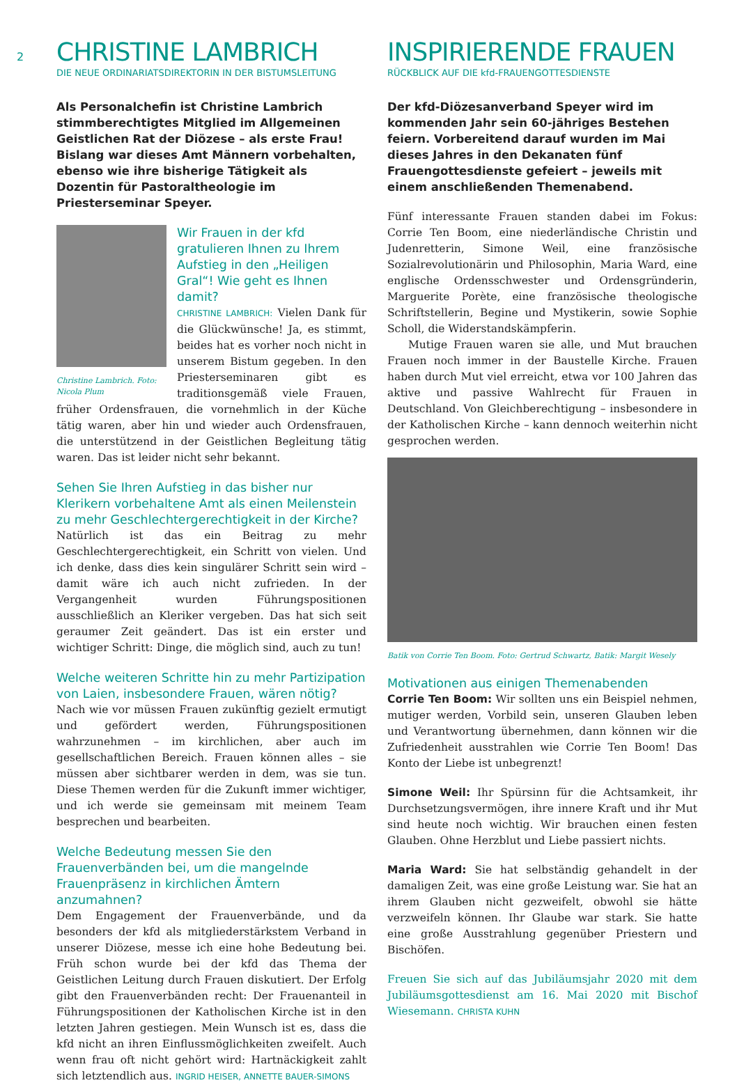2
CHRISTINE LAMBRICH
DIE NEUE ORDINARIATSDIREKTORIN IN DER BISTUMSLEITUNG
Als Personalchefin ist Christine Lambrich stimmberechtigtes Mitglied im Allgemeinen Geistlichen Rat der Diözese – als erste Frau! Bislang war dieses Amt Männern vorbehalten, ebenso wie ihre bisherige Tätigkeit als Dozentin für Pastoraltheologie im Priesterseminar Speyer.
Christine Lambrich. Foto: Nicola Plum
Wir Frauen in der kfd gratulieren Ihnen zu Ihrem Aufstieg in den „Heiligen Gral“! Wie geht es Ihnen damit?
CHRISTINE LAMBRICH: Vielen Dank für die Glückwünsche! Ja, es stimmt, beides hat es vorher noch nicht in unserem Bistum gegeben. In den Priesterseminaren gibt es traditionsgemäß viele Frauen, früher Ordensfrauen, die vornehmlich in der Küche tätig waren, aber hin und wieder auch Ordensfrauen, die unterstützend in der Geistlichen Begleitung tätig waren. Das ist leider nicht sehr bekannt.
Sehen Sie Ihren Aufstieg in das bisher nur Klerikern vorbehaltene Amt als einen Meilenstein zu mehr Geschlechtergerechtigkeit in der Kirche?
Natürlich ist das ein Beitrag zu mehr Geschlechtergerechtigkeit, ein Schritt von vielen. Und ich denke, dass dies kein singulärer Schritt sein wird – damit wäre ich auch nicht zufrieden. In der Vergangenheit wurden Führungspositionen ausschließlich an Kleriker vergeben. Das hat sich seit geraumer Zeit geändert. Das ist ein erster und wichtiger Schritt: Dinge, die möglich sind, auch zu tun!
Welche weiteren Schritte hin zu mehr Partizipation von Laien, insbesondere Frauen, wären nötig?
Nach wie vor müssen Frauen zukünftig gezielt ermutigt und gefördert werden, Führungspositionen wahrzunehmen – im kirchlichen, aber auch im gesellschaftlichen Bereich. Frauen können alles – sie müssen aber sichtbarer werden in dem, was sie tun. Diese Themen werden für die Zukunft immer wichtiger, und ich werde sie gemeinsam mit meinem Team besprechen und bearbeiten.
Welche Bedeutung messen Sie den Frauenverbänden bei, um die mangelnde Frauenpräsenz in kirchlichen Ämtern anzumahnen?
Dem Engagement der Frauenverbände, und da besonders der kfd als mitgliederstärkstem Verband in unserer Diözese, messe ich eine hohe Bedeutung bei. Früh schon wurde bei der kfd das Thema der Geistlichen Leitung durch Frauen diskutiert. Der Erfolg gibt den Frauenverbänden recht: Der Frauenanteil in Führungspositionen der Katholischen Kirche ist in den letzten Jahren gestiegen. Mein Wunsch ist es, dass die kfd nicht an ihren Einflussmöglichkeiten zweifelt. Auch wenn frau oft nicht gehört wird: Hartnäckigkeit zahlt sich letztendlich aus. INGRID HEISER, ANNETTE BAUER-SIMONS
INSPIRIERENDE FRAUEN
RÜCKBLICK AUF DIE kfd-FRAUENGOTTESDIENSTE
Der kfd-Diözesanverband Speyer wird im kommenden Jahr sein 60-jähriges Bestehen feiern. Vorbereitend darauf wurden im Mai dieses Jahres in den Dekanaten fünf Frauengottesdienste gefeiert – jeweils mit einem anschließenden Themenabend.
Fünf interessante Frauen standen dabei im Fokus: Corrie Ten Boom, eine niederländische Christin und Judenretterin, Simone Weil, eine französische Sozialrevolutionärin und Philosophin, Maria Ward, eine englische Ordensschwester und Ordensgründerin, Marguerite Porète, eine französische theologische Schriftstellerin, Begine und Mystikerin, sowie Sophie Scholl, die Widerstandskämpferin.
Mutige Frauen waren sie alle, und Mut brauchen Frauen noch immer in der Baustelle Kirche. Frauen haben durch Mut viel erreicht, etwa vor 100 Jahren das aktive und passive Wahlrecht für Frauen in Deutschland. Von Gleichberechtigung – insbesondere in der Katholischen Kirche – kann dennoch weiterhin nicht gesprochen werden.
Batik von Corrie Ten Boom. Foto: Gertrud Schwartz, Batik: Margit Wesely
Motivationen aus einigen Themenabenden
Corrie Ten Boom: Wir sollten uns ein Beispiel nehmen, mutiger werden, Vorbild sein, unseren Glauben leben und Verantwortung übernehmen, dann können wir die Zufriedenheit ausstrahlen wie Corrie Ten Boom! Das Konto der Liebe ist unbegrenzt!
Simone Weil: Ihr Spürsinn für die Achtsamkeit, ihr Durchsetzungsvermögen, ihre innere Kraft und ihr Mut sind heute noch wichtig. Wir brauchen einen festen Glauben. Ohne Herzblut und Liebe passiert nichts.
Maria Ward: Sie hat selbständig gehandelt in der damaligen Zeit, was eine große Leistung war. Sie hat an ihrem Glauben nicht gezweifelt, obwohl sie hätte verzweifeln können. Ihr Glaube war stark. Sie hatte eine große Ausstrahlung gegenüber Priestern und Bischöfen.
Freuen Sie sich auf das Jubiläumsjahr 2020 mit dem Jubiläumsgottesdienst am 16. Mai 2020 mit Bischof Wiesemann. CHRISTA KUHN